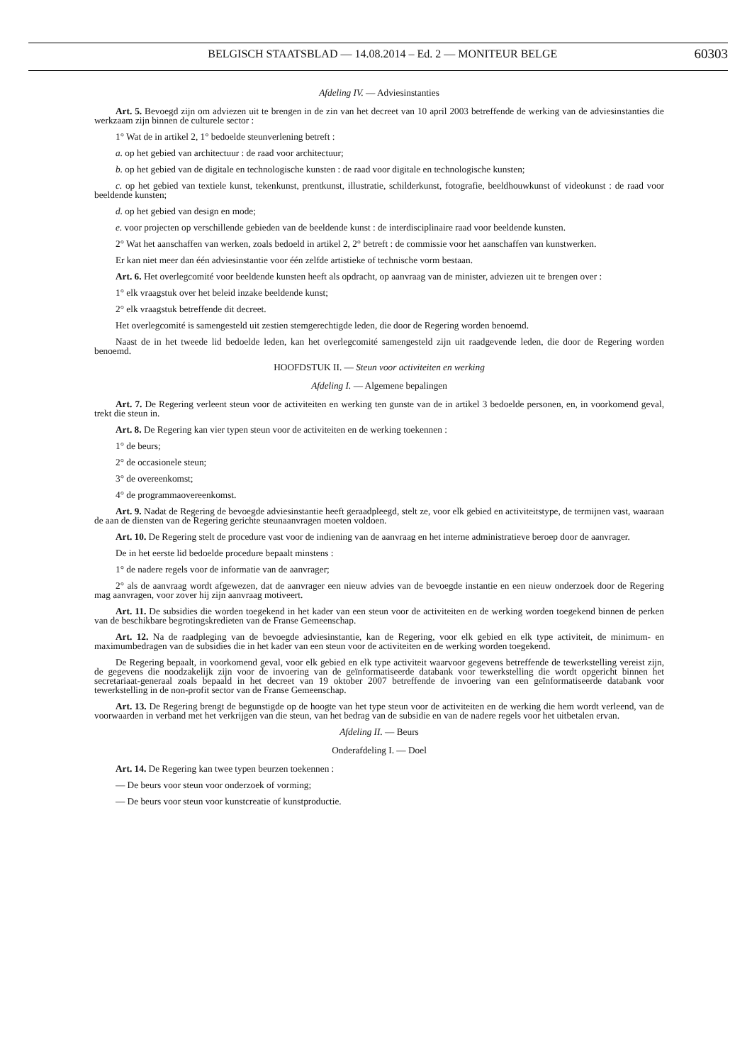BELGISCH STAATSBLAD — 14.08.2014 – Ed. 2 — MONITEUR BELGE 60303
Afdeling IV. — Adviesinstanties
Art. 5. Bevoegd zijn om adviezen uit te brengen in de zin van het decreet van 10 april 2003 betreffende de werking van de adviesinstanties die werkzaam zijn binnen de culturele sector :
1° Wat de in artikel 2, 1° bedoelde steunverlening betreft :
a. op het gebied van architectuur : de raad voor architectuur;
b. op het gebied van de digitale en technologische kunsten : de raad voor digitale en technologische kunsten;
c. op het gebied van textiele kunst, tekenkunst, prentkunst, illustratie, schilderkunst, fotografie, beeldhouwkunst of videokunst : de raad voor beeldende kunsten;
d. op het gebied van design en mode;
e. voor projecten op verschillende gebieden van de beeldende kunst : de interdisciplinaire raad voor beeldende kunsten.
2° Wat het aanschaffen van werken, zoals bedoeld in artikel 2, 2° betreft : de commissie voor het aanschaffen van kunstwerken.
Er kan niet meer dan één adviesinstantie voor één zelfde artistieke of technische vorm bestaan.
Art. 6. Het overlegcomité voor beeldende kunsten heeft als opdracht, op aanvraag van de minister, adviezen uit te brengen over :
1° elk vraagstuk over het beleid inzake beeldende kunst;
2° elk vraagstuk betreffende dit decreet.
Het overlegcomité is samengesteld uit zestien stemgerechtigde leden, die door de Regering worden benoemd.
Naast de in het tweede lid bedoelde leden, kan het overlegcomité samengesteld zijn uit raadgevende leden, die door de Regering worden benoemd.
HOOFDSTUK II. — Steun voor activiteiten en werking
Afdeling I. — Algemene bepalingen
Art. 7. De Regering verleent steun voor de activiteiten en werking ten gunste van de in artikel 3 bedoelde personen, en, in voorkomend geval, trekt die steun in.
Art. 8. De Regering kan vier typen steun voor de activiteiten en de werking toekennen :
1° de beurs;
2° de occasionele steun;
3° de overeenkomst;
4° de programmaovereenkomst.
Art. 9. Nadat de Regering de bevoegde adviesinstantie heeft geraadpleegd, stelt ze, voor elk gebied en activiteitstype, de termijnen vast, waaraan de aan de diensten van de Regering gerichte steunaanvragen moeten voldoen.
Art. 10. De Regering stelt de procedure vast voor de indiening van de aanvraag en het interne administratieve beroep door de aanvrager.
De in het eerste lid bedoelde procedure bepaalt minstens :
1° de nadere regels voor de informatie van de aanvrager;
2° als de aanvraag wordt afgewezen, dat de aanvrager een nieuw advies van de bevoegde instantie en een nieuw onderzoek door de Regering mag aanvragen, voor zover hij zijn aanvraag motiveert.
Art. 11. De subsidies die worden toegekend in het kader van een steun voor de activiteiten en de werking worden toegekend binnen de perken van de beschikbare begrotingskredieten van de Franse Gemeenschap.
Art. 12. Na de raadpleging van de bevoegde adviesinstantie, kan de Regering, voor elk gebied en elk type activiteit, de minimum- en maximumbedragen van de subsidies die in het kader van een steun voor de activiteiten en de werking worden toegekend.
De Regering bepaalt, in voorkomend geval, voor elk gebied en elk type activiteit waarvoor gegevens betreffende de tewerkstelling vereist zijn, de gegevens die noodzakelijk zijn voor de invoering van de geïnformatiseerde databank voor tewerkstelling die wordt opgericht binnen het secretariaat-generaal zoals bepaald in het decreet van 19 oktober 2007 betreffende de invoering van een geïnformatiseerde databank voor tewerkstelling in de non-profit sector van de Franse Gemeenschap.
Art. 13. De Regering brengt de begunstigde op de hoogte van het type steun voor de activiteiten en de werking die hem wordt verleend, van de voorwaarden in verband met het verkrijgen van die steun, van het bedrag van de subsidie en van de nadere regels voor het uitbetalen ervan.
Afdeling II. — Beurs
Onderafdeling I. — Doel
Art. 14. De Regering kan twee typen beurzen toekennen :
— De beurs voor steun voor onderzoek of vorming;
— De beurs voor steun voor kunstcreatie of kunstproductie.